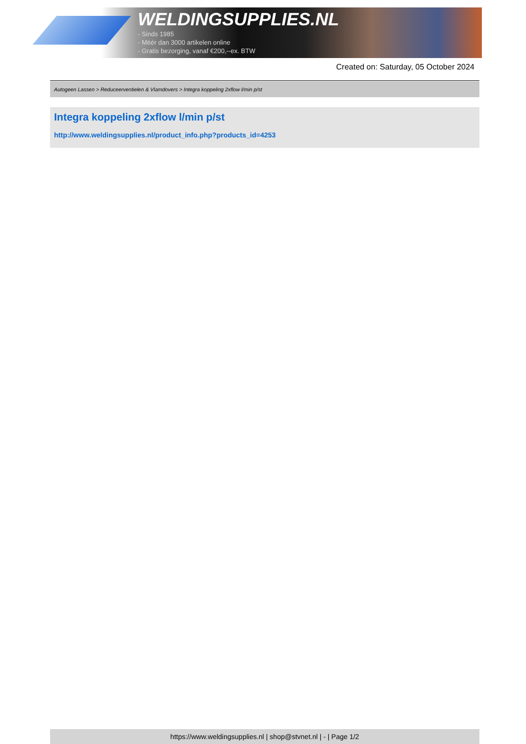WELDINGSUPPLIES.NL
- Sinds 1985
- Méér dan 3000 artikelen online
- Gratis bezorging, vanaf €200,--ex. BTW
Created on: Saturday, 05 October 2024
Autogeen Lassen > Reduceerventielen & Vlamdovers > Integra koppeling 2xflow l/min p/st
Integra koppeling 2xflow l/min p/st
http://www.weldingsupplies.nl/product_info.php?products_id=4253
https://www.weldingsupplies.nl | shop@stvnet.nl | - | Page 1/2